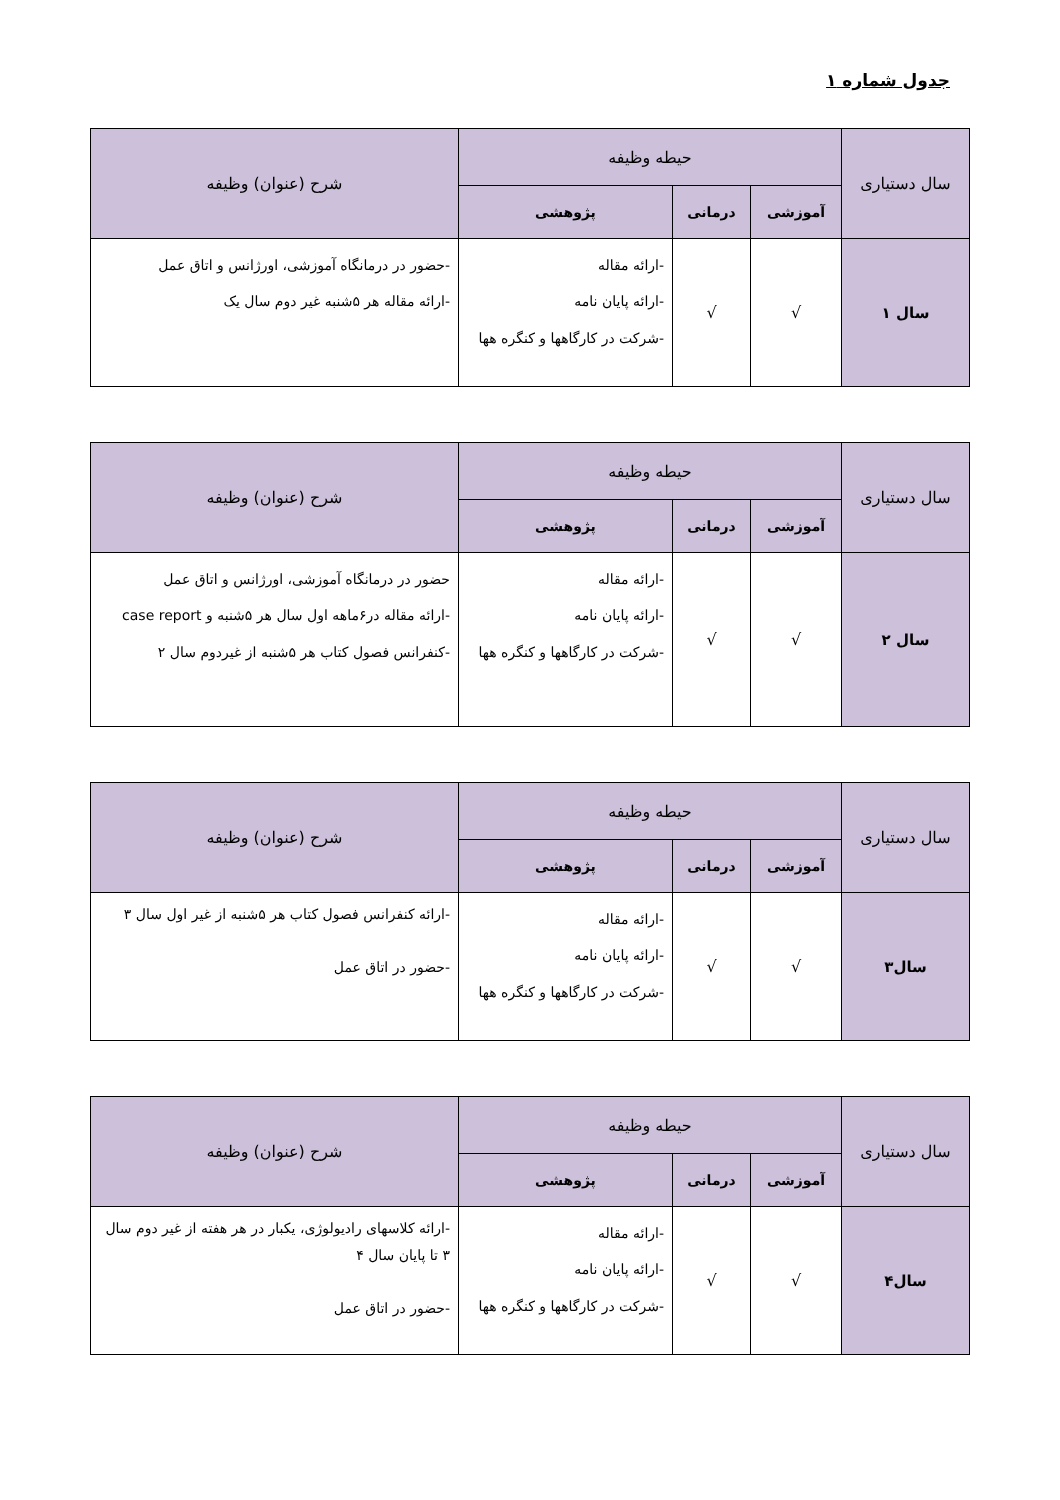جدول شماره ۱
| سال دستیاری | حیطه وظیفه | | | شرح (عنوان) وظیفه |
| --- | --- | --- | --- | --- |
| | آموزشی | درمانی | پژوهشی | |
| سال ۱ | √ | √ | -ارائه مقاله -ارائه پایان نامه -شرکت در کارگاهها و کنگره هها | -حضور در درمانگاه آموزشی، اورژانس و اتاق عمل -ارائه مقاله هر ۵شنبه غیر دوم سال یک |
| سال دستیاری | حیطه وظیفه | | | شرح (عنوان) وظیفه |
| --- | --- | --- | --- | --- |
| | آموزشی | درمانی | پژوهشی | |
| سال ۲ | √ | √ | -ارائه مقاله -ارائه پایان نامه -شرکت در کارگاهها و کنگره هها | حضور در درمانگاه آموزشی، اورژانس و اتاق عمل -ارائه مقاله در۶ماهه اول سال هر ۵شنبه و case report -کنفرانس فصول کتاب هر ۵شنبه از غیردوم سال ۲ |
| سال دستیاری | حیطه وظیفه | | | شرح (عنوان) وظیفه |
| --- | --- | --- | --- | --- |
| | آموزشی | درمانی | پژوهشی | |
| سال۳ | √ | √ | -ارائه مقاله -ارائه پایان نامه -شرکت در کارگاهها و کنگره هها | -ارائه کنفرانس فصول کتاب هر ۵شنبه از غیر اول سال ۳ -حضور در اتاق عمل |
| سال دستیاری | حیطه وظیفه | | | شرح (عنوان) وظیفه |
| --- | --- | --- | --- | --- |
| | آموزشی | درمانی | پژوهشی | |
| سال۴ | √ | √ | -ارائه مقاله -ارائه پایان نامه -شرکت در کارگاهها و کنگره هها | -ارائه کلاسهای رادیولوژی، یکبار در هر هفته از غیر دوم سال ۳ تا پایان سال ۴ -حضور در اتاق عمل |